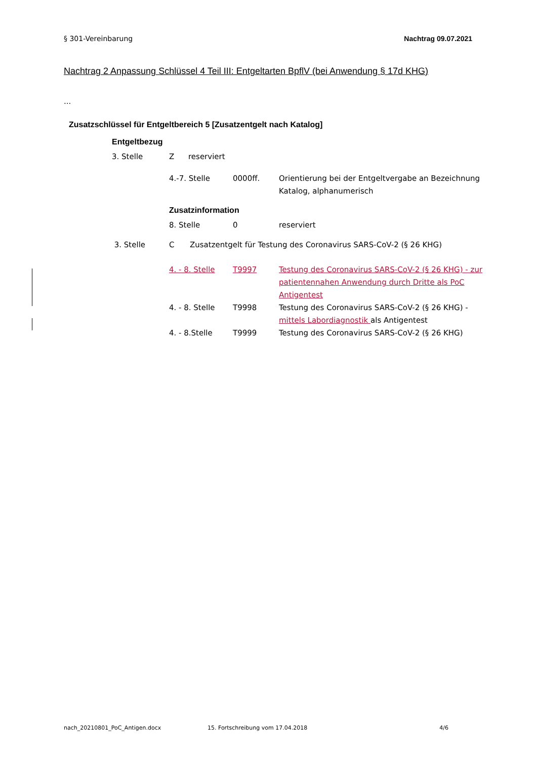§ 301-Vereinbarung Nachtrag 09.07.2021
Nachtrag 2 Anpassung Schlüssel 4 Teil III: Entgeltarten BpflV (bei Anwendung § 17d KHG)
...
Zusatzschlüssel für Entgeltbereich 5 [Zusatzentgelt nach Katalog]
Entgeltbezug
| 3. Stelle | Z | reserviert |
| 4.-7. Stelle | 0000ff. | Orientierung bei der Entgeltvergabe an Bezeichnung Katalog, alphanumerisch |
Zusatzinformation
| 8. Stelle | 0 | reserviert |
| 3. Stelle | C | Zusatzentgelt für Testung des Coronavirus SARS-CoV-2 (§ 26 KHG) |
| 4. - 8. Stelle | T9997 | Testung des Coronavirus SARS-CoV-2 (§ 26 KHG) - zur patientennahen Anwendung durch Dritte als PoC Antigentest |
| 4. - 8. Stelle | T9998 | Testung des Coronavirus SARS-CoV-2 (§ 26 KHG) - mittels Labordiagnostik als Antigentest |
| 4. - 8.Stelle | T9999 | Testung des Coronavirus SARS-CoV-2 (§ 26 KHG) |
nach_20210801_PoC_Antigen.docx 15. Fortschreibung vom 17.04.2018 4/6